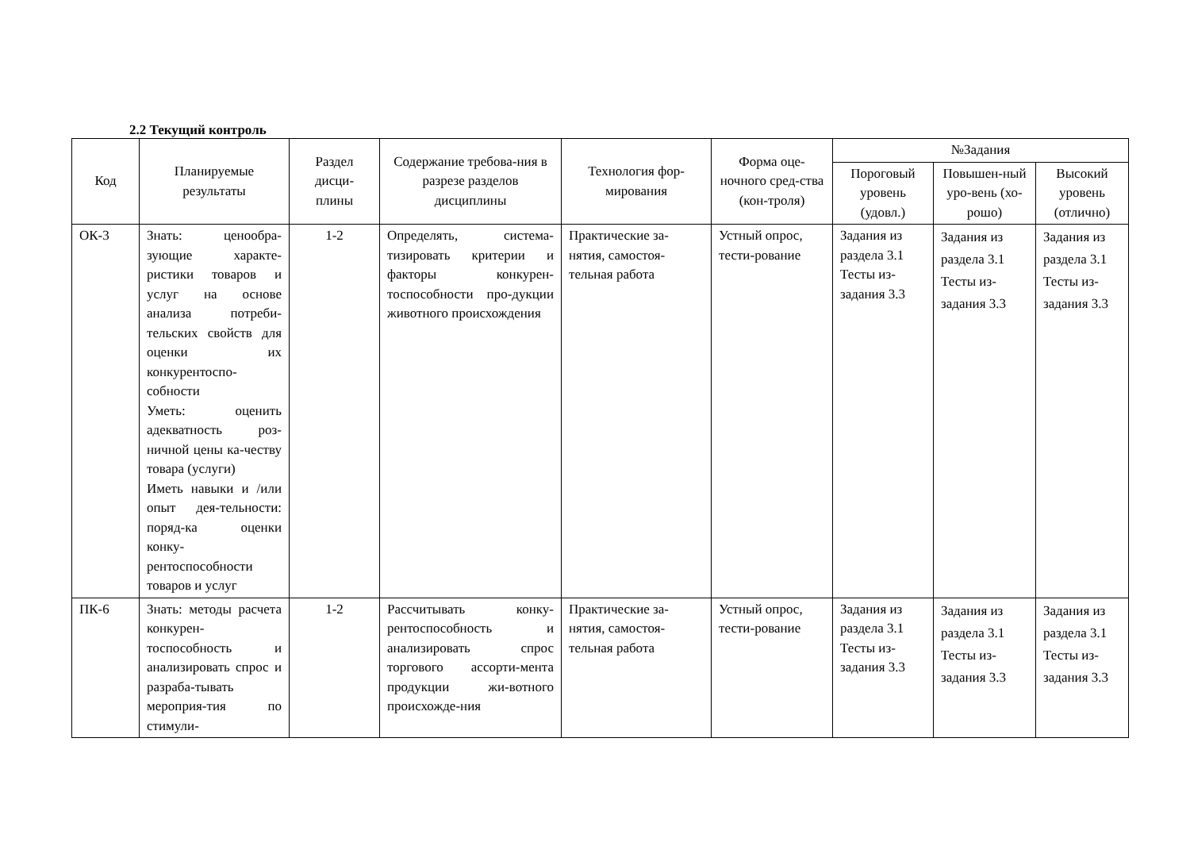2.2 Текущий контроль
| Код | Планируемые результаты | Раздел дисци-плины | Содержание требова-ния в разрезе разделов дисциплины | Технология фор-мирования | Форма оце-ночного сред-ства (кон-троля) | №Задания | | |
| --- | --- | --- | --- | --- | --- | --- | --- | --- |
| | | | | | | Пороговый уровень (удовл.) | Повышен-ный уро-вень (хо-рошо) | Высокий уровень (отлично) |
| ОК-3 | Знать: ценообра-зующие характе-ристики товаров и услуг на основе анализа потреби-тельских свойств для оценки их конкурентоспо-собности Уметь: оценить адекватность роз-ничной цены ка-честву товара (услуги) Иметь навыки и /или опыт дея-тельности: поряд-ка оценки конку-рентоспособности товаров и услуг | 1-2 | Определять, система-тизировать критерии и факторы конкурен-тоспособности про-дукции животного происхождения | Практические за-нятия, самостоя-тельная работа | Устный опрос, тести-рование | Задания из раздела 3.1 Тесты из-задания 3.3 | Задания из раздела 3.1 Тесты из-задания 3.3 | Задания из раздела 3.1 Тесты из-задания 3.3 |
| ПК-6 | Знать: методы расчета конкурен-тоспособность и анализировать спрос и разраба-тывать мероприя-тия по стимули- | 1-2 | Рассчитывать конку-рентоспособность и анализировать спрос торгового ассорти-мента продукции жи-вотного происхожде-ния | Практические за-нятия, самостоя-тельная работа | Устный опрос, тести-рование | Задания из раздела 3.1 Тесты из-задания 3.3 | Задания из раздела 3.1 Тесты из-задания 3.3 | Задания из раздела 3.1 Тесты из-задания 3.3 |